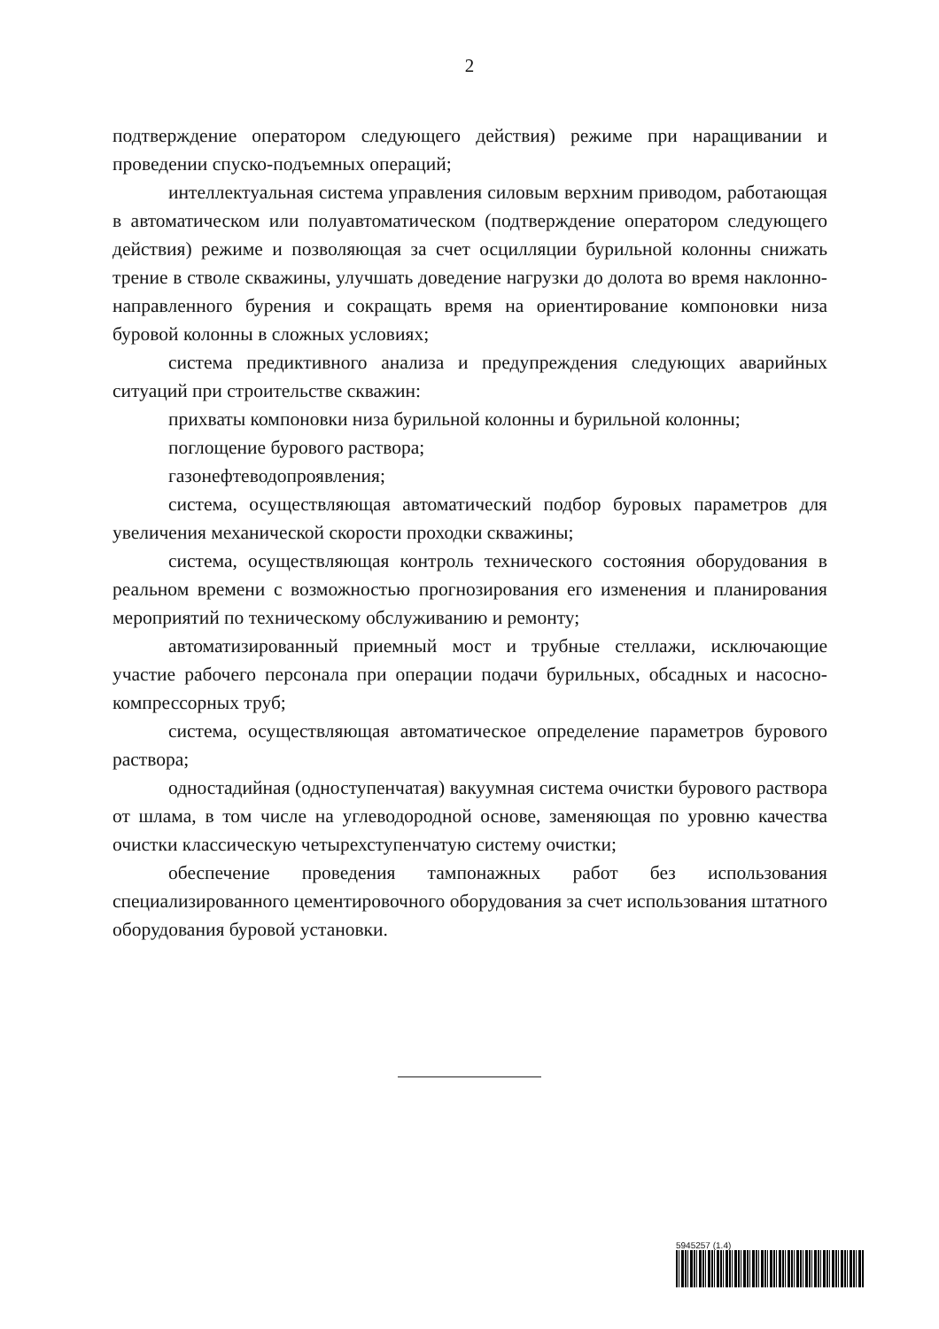2
подтверждение оператором следующего действия) режиме при наращивании и проведении спуско-подъемных операций;
интеллектуальная система управления силовым верхним приводом, работающая в автоматическом или полуавтоматическом (подтверждение оператором следующего действия) режиме и позволяющая за счет осцилляции бурильной колонны снижать трение в стволе скважины, улучшать доведение нагрузки до долота во время наклонно-направленного бурения и сокращать время на ориентирование компоновки низа буровой колонны в сложных условиях;
система предиктивного анализа и предупреждения следующих аварийных ситуаций при строительстве скважин:
прихваты компоновки низа бурильной колонны и бурильной колонны;
поглощение бурового раствора;
газонефтеводопроявления;
система, осуществляющая автоматический подбор буровых параметров для увеличения механической скорости проходки скважины;
система, осуществляющая контроль технического состояния оборудования в реальном времени с возможностью прогнозирования его изменения и планирования мероприятий по техническому обслуживанию и ремонту;
автоматизированный приемный мост и трубные стеллажи, исключающие участие рабочего персонала при операции подачи бурильных, обсадных и насосно-компрессорных труб;
система, осуществляющая автоматическое определение параметров бурового раствора;
одностадийная (одноступенчатая) вакуумная система очистки бурового раствора от шлама, в том числе на углеводородной основе, заменяющая по уровню качества очистки классическую четырехступенчатую систему очистки;
обеспечение проведения тампонажных работ без использования специализированного цементировочного оборудования за счет использования штатного оборудования буровой установки.
5945257 (1.4)